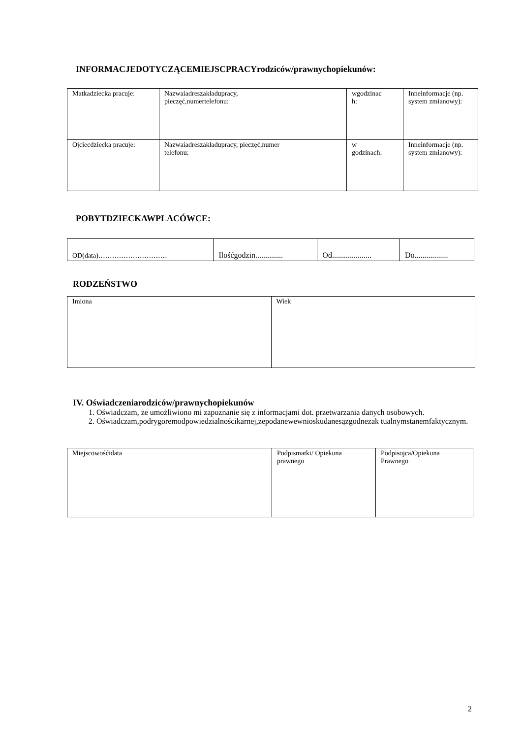INFORMACJEDOTYCZĄCEMIEJSCPRACYrodziców/prawnychopiekunów:
| Matkadziecka pracuje: | Nazwaiadreszakładupracy, pieczęć,numertelefonu: | wgodzinac h: | Inneinformacje (np. system zmianowy): |
| Ojciecdziecka pracuje: | Nazwaiadreszakładupracy, pieczęć,numer telefonu: | w godzinach: | Inneinformacje (np. system zmianowy): |
POBYTDZIECKAWPLACÓWCE:
| OD(data)………………………… | Ilośćgodzin.............. | Od.................... | Do................. |
RODZEŃSTWO
| Imiona | Wiek |
IV. Oświadczeniarodziców/prawnychopiekunów
1. Oświadczam, że umożliwiono mi zapoznanie się z informacjami dot. przetwarzania danych osobowych.
2. Oświadczam,podrygoremodpowiedzialnościkarnej,żepodanewewnioskudanesązgodnezak tualnymstanemfaktycznym.
| Miejscowośćidata | Podpismatki/ Opiekuna prawnego | Podpisojca/Opiekuna Prawnego |
2